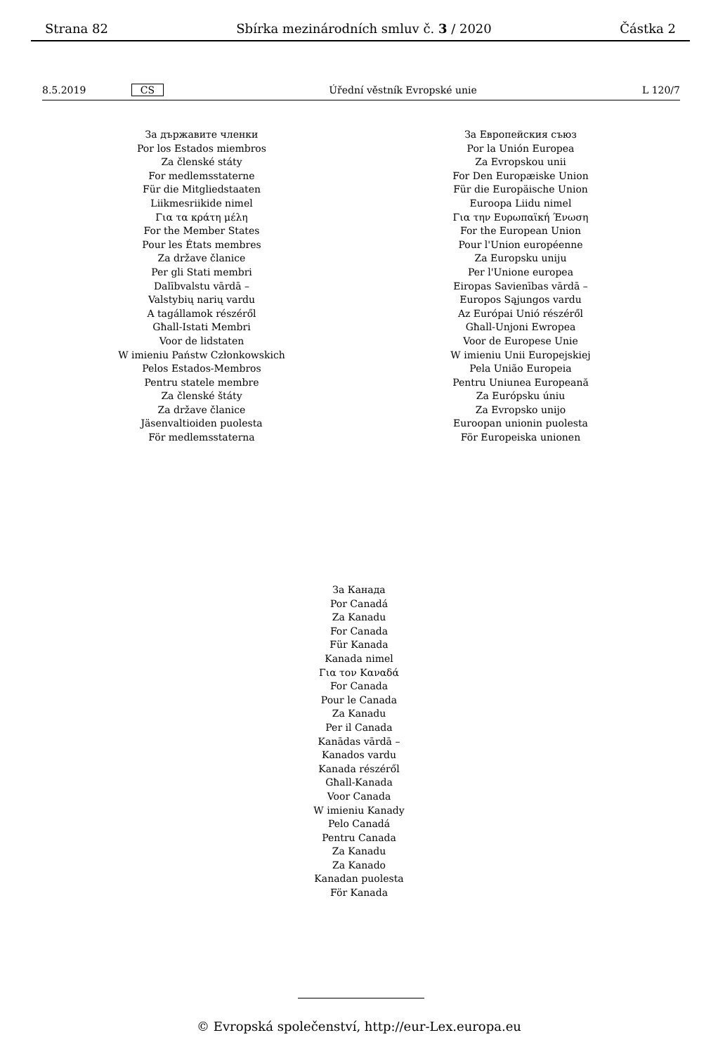Strana 82 Sbírka mezinárodních smluv č. 3 / 2020 Částka 2
8.5.2019 CS Úřední věstník Evropské unie L 120/7
За държавите членки
Por los Estados miembros
Za členské státy
For medlemsstaterne
Für die Mitgliedstaaten
Liikmesriikide nimel
Για τα κράτη μέλη
For the Member States
Pour les États membres
Za države članice
Per gli Stati membri
Dalībvalstu vārdā –
Valstybių narių vardu
A tagállamok részéről
Għall-Istati Membri
Voor de lidstaten
W imieniu Państw Członkowskich
Pelos Estados-Membros
Pentru statele membre
Za členské štáty
Za države članice
Jäsenvaltioiden puolesta
För medlemsstaterna
За Европейския съюз
Por la Unión Europea
Za Evropskou unii
For Den Europæiske Union
Für die Europäische Union
Euroopa Liidu nimel
Για την Ευρωπαϊκή Ένωση
For the European Union
Pour l'Union européenne
Za Europsku uniju
Per l'Unione europea
Eiropas Savienības vārdā –
Europos Sąjungos vardu
Az Európai Unió részéről
Għall-Unjoni Ewropea
Voor de Europese Unie
W imieniu Unii Europejskiej
Pela União Europeia
Pentru Uniunea Europeană
Za Európsku úniu
Za Evropsko unijo
Euroopan unionin puolesta
För Europeiska unionen
За Канада
Por Canadá
Za Kanadu
For Canada
Für Kanada
Kanada nimel
Για τον Καναδά
For Canada
Pour le Canada
Za Kanadu
Per il Canada
Kanādas vārdā –
Kanados vardu
Kanada részéről
Għall-Kanada
Voor Canada
W imieniu Kanady
Pelo Canadá
Pentru Canada
Za Kanadu
Za Kanado
Kanadan puolesta
För Kanada
© Evropská společenství, http://eur-Lex.europa.eu